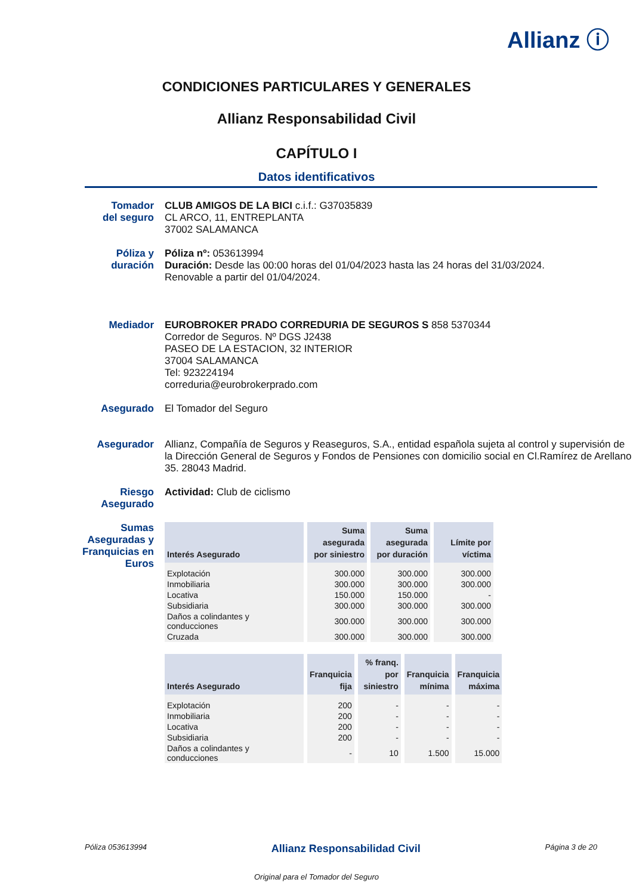Allianz ⓘ
CONDICIONES PARTICULARES Y GENERALES
Allianz Responsabilidad Civil
CAPÍTULO I
Datos identificativos
Tomador
del seguro
CLUB AMIGOS DE LA BICI c.i.f.: G37035839
CL ARCO, 11, ENTREPLANTA
37002 SALAMANCA
Póliza y
duración
Póliza nº: 053613994
Duración: Desde las 00:00 horas del 01/04/2023 hasta las 24 horas del 31/03/2024.
Renovable a partir del 01/04/2024.
Mediador EUROBROKER PRADO CORREDURIA DE SEGUROS S 858 5370344
Corredor de Seguros. Nº DGS J2438
PASEO DE LA ESTACION, 32 INTERIOR
37004 SALAMANCA
Tel: 923224194
correduria@eurobrokerprado.com
Asegurado El Tomador del Seguro
Asegurador Allianz, Compañía de Seguros y Reaseguros, S.A., entidad española sujeta al control y supervisión de la Dirección General de Seguros y Fondos de Pensiones con domicilio social en Cl.Ramírez de Arellano 35. 28043 Madrid.
Riesgo
Asegurado
Actividad: Club de ciclismo
Sumas
Aseguradas y
Franquicias en
Euros
| Interés Asegurado | Suma asegurada por siniestro | Suma asegurada por duración | Límite por víctima |
| --- | --- | --- | --- |
| Explotación | 300.000 | 300.000 | 300.000 |
| Inmobiliaria | 300.000 | 300.000 | 300.000 |
| Locativa | 150.000 | 150.000 | - |
| Subsidiaria | 300.000 | 300.000 | 300.000 |
| Daños a colindantes y conducciones | 300.000 | 300.000 | 300.000 |
| Cruzada | 300.000 | 300.000 | 300.000 |
| Interés Asegurado | Franquicia fija | % franq. por siniestro | Franquicia mínima | Franquicia máxima |
| --- | --- | --- | --- | --- |
| Explotación | 200 | - | - | - |
| Inmobiliaria | 200 | - | - | - |
| Locativa | 200 | - | - | - |
| Subsidiaria | 200 | - | - | - |
| Daños a colindantes y conducciones | - | 10 | 1.500 | 15.000 |
Póliza 053613994 Allianz Responsabilidad Civil Página 3 de 20
Original para el Tomador del Seguro